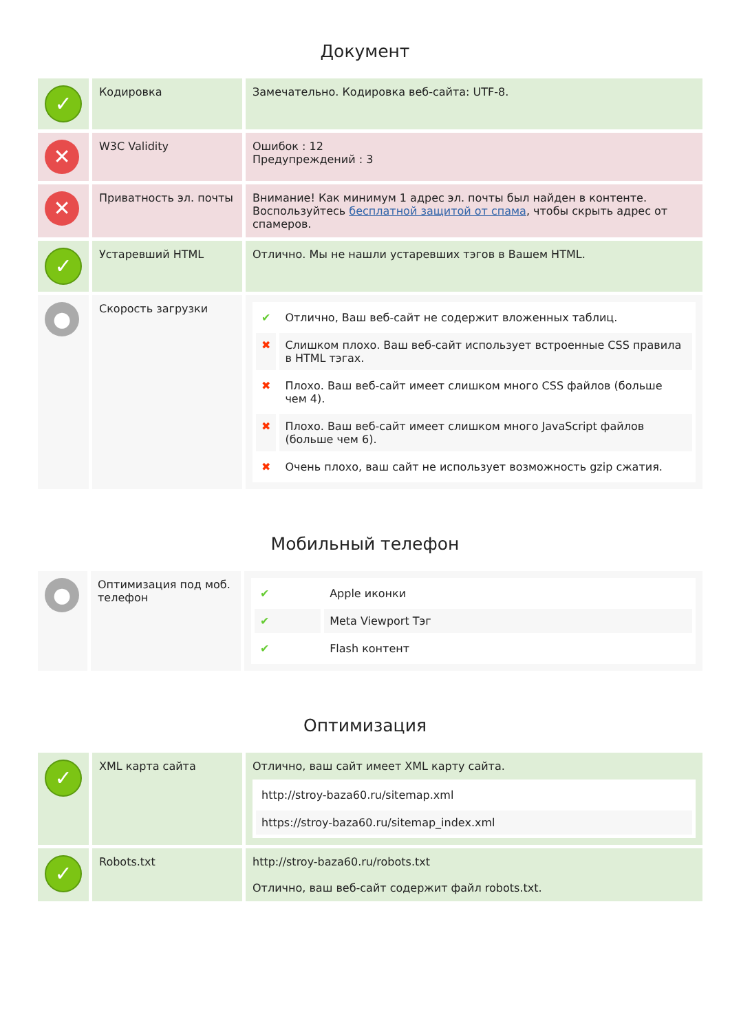Документ
| ✓ | Кодировка | Замечательно. Кодировка веб-сайта: UTF-8. |
| ✕ | W3C Validity | Ошибок : 12 Предупреждений : 3 |
| ✕ | Приватность эл. почты | Внимание! Как минимум 1 адрес эл. почты был найден в контенте. Воспользуйтесь бесплатной защитой от спама , чтобы скрыть адрес от спамеров. |
| ✓ | Устаревший HTML | Отлично. Мы не нашли устаревших тэгов в Вашем HTML. |
| ● | Скорость загрузки | / ✔ / Отлично, Ваш веб-сайт не содержит вложенных таблиц. / / ✖ / Слишком плохо. Ваш веб-сайт использует встроенные CSS правила в HTML тэгах. / / ✖ / Плохо. Ваш веб-сайт имеет слишком много CSS файлов (больше чем 4). / / ✖ / Плохо. Ваш веб-сайт имеет слишком много JavaScript файлов (больше чем 6). / / ✖ / Очень плохо, ваш сайт не использует возможность gzip сжатия. / |
Мобильный телефон
| ● | Оптимизация под моб. телефон | / ✔ / Apple иконки / / ✔ / Meta Viewport Тэг / / ✔ / Flash контент / |
Оптимизация
| ✓ | XML карта сайта | Отлично, ваш сайт имеет XML карту сайта. / http://stroy-baza60.ru/sitemap.xml / / https://stroy-baza60.ru/sitemap_index.xml / |
| ✓ | Robots.txt | http://stroy-baza60.ru/robots.txt Отлично, ваш веб-сайт содержит файл robots.txt. |